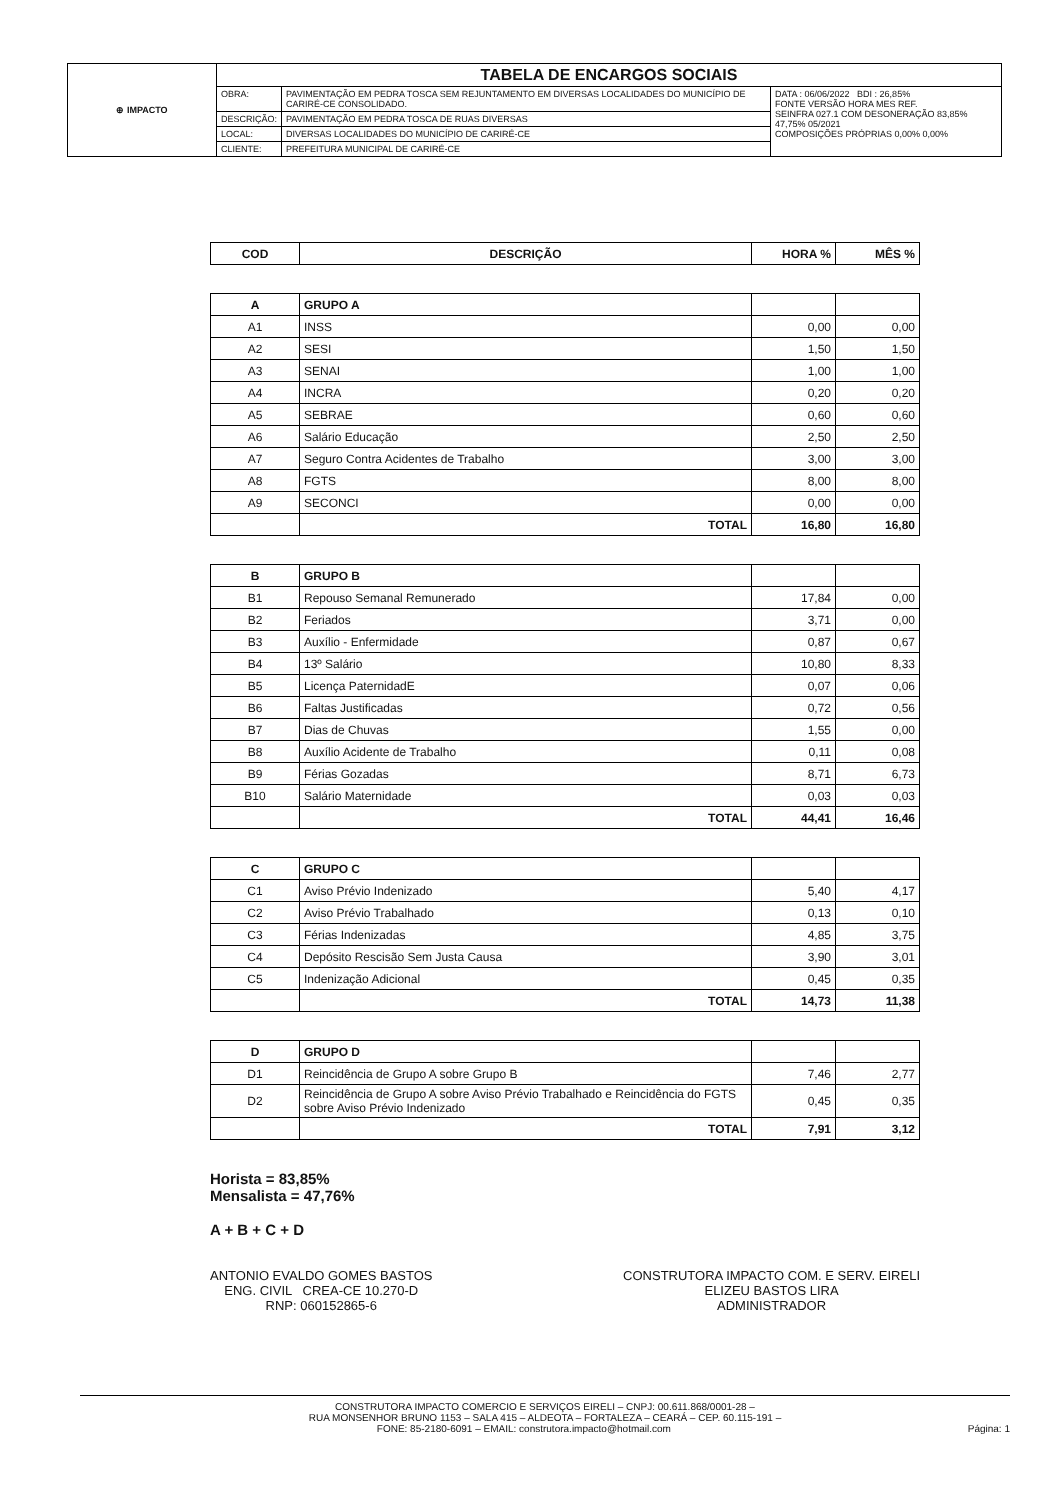| ⊕ IMPACTO | TABELA DE ENCARGOS SOCIAIS | | |
| | OBRA: | PAVIMENTAÇÃO EM PEDRA TOSCA SEM REJUNTAMENTO EM DIVERSAS LOCALIDADES DO MUNICÍPIO DE CARIRÉ-CE CONSOLIDADO. | DATA : 06/06/2022 BDI : 26,85% FONTE VERSÃO HORA MES REF. SEINFRA 027.1 COM DESONERAÇÃO 83,85% 47,75% 05/2021 COMPOSIÇÕES PRÓPRIAS 0,00% 0,00% |
| | DESCRIÇÃO: | PAVIMENTAÇÃO EM PEDRA TOSCA DE RUAS DIVERSAS | |
| | LOCAL: | DIVERSAS LOCALIDADES DO MUNICÍPIO DE CARIRÉ-CE | |
| | CLIENTE: | PREFEITURA MUNICIPAL DE CARIRÉ-CE | |
| COD | DESCRIÇÃO | HORA % | MÊS % |
| --- | --- | --- | --- |
| A | GRUPO A | | |
| A1 | INSS | 0,00 | 0,00 |
| A2 | SESI | 1,50 | 1,50 |
| A3 | SENAI | 1,00 | 1,00 |
| A4 | INCRA | 0,20 | 0,20 |
| A5 | SEBRAE | 0,60 | 0,60 |
| A6 | Salário Educação | 2,50 | 2,50 |
| A7 | Seguro Contra Acidentes de Trabalho | 3,00 | 3,00 |
| A8 | FGTS | 8,00 | 8,00 |
| A9 | SECONCI | 0,00 | 0,00 |
| | TOTAL | 16,80 | 16,80 |
| B | GRUPO B | | |
| B1 | Repouso Semanal Remunerado | 17,84 | 0,00 |
| B2 | Feriados | 3,71 | 0,00 |
| B3 | Auxílio - Enfermidade | 0,87 | 0,67 |
| B4 | 13º Salário | 10,80 | 8,33 |
| B5 | Licença PaternidadE | 0,07 | 0,06 |
| B6 | Faltas Justificadas | 0,72 | 0,56 |
| B7 | Dias de Chuvas | 1,55 | 0,00 |
| B8 | Auxílio Acidente de Trabalho | 0,11 | 0,08 |
| B9 | Férias Gozadas | 8,71 | 6,73 |
| B10 | Salário Maternidade | 0,03 | 0,03 |
| | TOTAL | 44,41 | 16,46 |
| C | GRUPO C | | |
| C1 | Aviso Prévio Indenizado | 5,40 | 4,17 |
| C2 | Aviso Prévio Trabalhado | 0,13 | 0,10 |
| C3 | Férias Indenizadas | 4,85 | 3,75 |
| C4 | Depósito Rescisão Sem Justa Causa | 3,90 | 3,01 |
| C5 | Indenização Adicional | 0,45 | 0,35 |
| | TOTAL | 14,73 | 11,38 |
| D | GRUPO D | | |
| D1 | Reincidência de Grupo A sobre Grupo B | 7,46 | 2,77 |
| D2 | Reincidência de Grupo A sobre Aviso Prévio Trabalhado e Reincidência do FGTS sobre Aviso Prévio Indenizado | 0,45 | 0,35 |
| | TOTAL | 7,91 | 3,12 |
Horista = 83,85%
Mensalista = 47,76%
A + B + C + D
ANTONIO EVALDO GOMES BASTOS
ENG. CIVIL CREA-CE 10.270-D
RNP: 060152865-6
CONSTRUTORA IMPACTO COM. E SERV. EIRELI
ELIZEU BASTOS LIRA
ADMINISTRADOR
CONSTRUTORA IMPACTO COMERCIO E SERVIÇOS EIRELI – CNPJ: 00.611.868/0001-28 –
RUA MONSENHOR BRUNO 1153 – SALA 415 – ALDEOTA – FORTALEZA – CEARÁ – CEP. 60.115-191 –
FONE: 85-2180-6091 – EMAIL: construtora.impacto@hotmail.com Página: 1